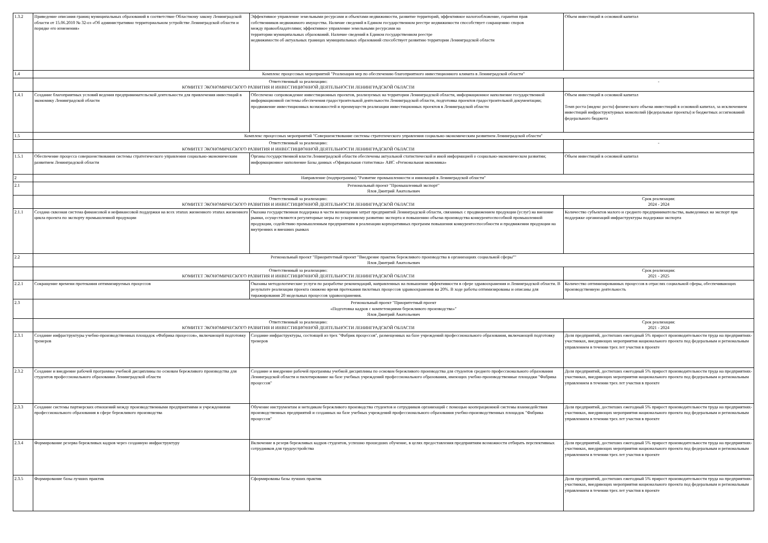| 1.3.2 | Приведение описания границ муниципальных образований в соответствие Областному закону Ленинградской области от 15.06.2010 № 32-оз «Об административно территориальном устройстве Ленинградской области и порядке его изменения» | Эффективное управление земельными ресурсами и объектами недвижимости, развитие территорий, эффективное налогообложение, гарантия прав собственников недвижимого имущества. Наличие сведений в Едином государственном реестре недвижимости способствует сокращению споров между правообладателями; эффективное управление земельными ресурсами на территории муниципальных образований. Наличие сведений в Едином государственном реестре недвижимости об актуальных границах муниципальных образований способствует развитию территории Ленинградской области | Объем инвестиций в основной капитал |
| 1.4 | Комплекс процессных мероприятий "Реализация мер по обеспечению благоприятного инвестиционного климата в Ленинградской области" | | |
| | Ответственный за реализацию: КОМИТЕТ ЭКОНОМИЧЕСКОГО РАЗВИТИЯ И ИНВЕСТИЦИОННОЙ ДЕЯТЕЛЬНОСТИ ЛЕНИНГРАДСКОЙ ОБЛАСТИ | | - |
| 1.4.1 | Создание благоприятных условий ведения предпринимательской деятельности для привлечения инвестиций в экономику Ленинградской области | Обеспечено сопровождение инвестиционных проектов, реализуемых на территории Ленинградской области, информационное наполнение государственной информационной системы обеспечения градостроительной деятельности Ленинградской области, подготовка проектов градостроительной документации; продвижение инвестиционных возможностей и преимуществ реализации инвестиционных проектов в Ленинградской области | Объем инвестиций в основной капитал Темп роста (индекс роста) физического объема инвестиций в основной капитал, за исключением инвестиций инфраструктурных монополий (федеральные проекты) и бюджетных ассигнований федерального бюджета |
| 1.5 | Комплекс процессных мероприятий "Совершенствование системы стратегического управления социально-экономическим развитием Ленинградской области" | | |
| | Ответственный за реализацию: КОМИТЕТ ЭКОНОМИЧЕСКОГО РАЗВИТИЯ И ИНВЕСТИЦИОННОЙ ДЕЯТЕЛЬНОСТИ ЛЕНИНГРАДСКОЙ ОБЛАСТИ | | - |
| 1.5.1 | Обеспечение процесса совершенствования системы стратегического управления социально-экономическим развитием Ленинградской области | Органы государственной власти Ленинградской области обеспечены актуальной статистической и иной информацией о социально-экономическом развитии; информационное наполнение Базы данных «Официальная статистика» АИС «Региональная экономика» | Объем инвестиций в основной капитал |
| 2 | Направление (подпрограмма) "Развитие промышленности и инноваций в Ленинградской области" | | |
| 2.1 | Региональный проект "Промышленный экспорт" Ялов Дмитрий Анатольевич | | |
| | Ответственный за реализацию: КОМИТЕТ ЭКОНОМИЧЕСКОГО РАЗВИТИЯ И ИНВЕСТИЦИОННОЙ ДЕЯТЕЛЬНОСТИ ЛЕНИНГРАДСКОЙ ОБЛАСТИ | | Срок реализации: 2024 - 2024 |
| 2.1.1 | Создана сквозная система финансовой и нефинансовой поддержки на всех этапах жизненного этапах жизненного цикла проекта по экспорту промышленной продукции | Оказана государственная поддержка в части возмещения затрат предприятий Ленинградской области, связанных с продвижением продукции (услуг) на внешние рынки, осуществляются регуляторные меры по ускоренному развитию экспорта и повышению объема производства конкурентоспособной промышленной продукции, содействию промышленным предприятиям в реализации корпоративных программ повышения конкурентоспособности и продвижении продукции на внутренних и внешних рынках | Количество субъектов малого и среднего предпринимательства, выведенных на экспорт при поддержке организаций инфраструктуры поддержки экспорта |
| 2.2 | Региональный проект "Приоритетный проект "Внедрение практик бережливого производства в организациях социальной сферы"" Ялов Дмитрий Анатольевич | | |
| | Ответственный за реализацию: КОМИТЕТ ЭКОНОМИЧЕСКОГО РАЗВИТИЯ И ИНВЕСТИЦИОННОЙ ДЕЯТЕЛЬНОСТИ ЛЕНИНГРАДСКОЙ ОБЛАСТИ | | Срок реализации: 2021 - 2025 |
| 2.2.1 | Сокращение времени протекания оптимизируемых процессов | Оказаны методологические услуги по разработке рекомендаций, направленных на повышение эффективности в сфере здравоохранения и Ленинградской области. В результате реализации проекта снижено время протекания пилотных процессов здравоохранения на 20%. В ходе работы оптимизированы и описаны для тиражирования 20 модельных процессов здравоохранения. | Количество оптимизированных процессов в отраслях социальной сферы, обеспечивающих производственную деятельность |
| 2.3 | Региональный проект "Приоритетный проект «Подготовка кадров с компетенциями бережливого производства»" Ялов Дмитрий Анатольевич | | |
| | Ответственный за реализацию: КОМИТЕТ ЭКОНОМИЧЕСКОГО РАЗВИТИЯ И ИНВЕСТИЦИОННОЙ ДЕЯТЕЛЬНОСТИ ЛЕНИНГРАДСКОЙ ОБЛАСТИ | | Срок реализации: 2021 - 2024 |
| 2.3.1 | Создание инфраструктуры учебно-производственных площадок «Фабрика процессов», включающей подготовку тренеров | Создание инфраструктуры, состоящей из трех "Фабрик процессов", размещенных на базе учреждений профессионального образования, включающей подготовку тренеров | Доля предприятий, достигших ежегодный 5% прирост производительности труда на предприятиях-участниках, внедряющих мероприятия национального проекта под федеральным и региональным управлением в течении трех лет участия в проекте |
| 2.3.2 | Создание и внедрение рабочей программы учебной дисциплины по основам бережливого производства для студентов профессионального образования Ленинградской области | Создание и внедрение рабочей программы учебной дисциплины по основам бережливого производства для студентов среднего профессионального образования Ленинградской области и пилотирование на базе учебных учреждений профессионального образования, имеющих учебно-производственные площадки "Фабрика процессов" | Доля предприятий, достигших ежегодный 5% прирост производительности труда на предприятиях-участниках, внедряющих мероприятия национального проекта под федеральным и региональным управлением в течении трех лет участия в проекте |
| 2.3.3 | Создание системы партнерских отношений между производственными предприятиями и учреждениями профессионального образования в сфере бережливого производства | Обучение инструментам и методикам бережливого производства студентов и сотрудников организаций с помощью кооперационной системы взаимодействия производственных предприятий и созданных на базе учебных учреждений профессионального образования учебно-производственных площадок "Фабрика процессов" | Доля предприятий, достигших ежегодный 5% прирост производительности труда на предприятиях-участниках, внедряющих мероприятия национального проекта под федеральным и региональным управлением в течении трех лет участия в проекте |
| 2.3.4 | Формирование резерва бережливых кадров через созданную инфраструктуру | Включение в резерв бережливых кадров студентов, успешно прошедших обучение, в целях предоставления предприятиям возможности отбирать перспективных сотрудников для трудоустройства | Доля предприятий, достигших ежегодный 5% прирост производительности труда на предприятиях-участниках, внедряющих мероприятия национального проекта под федеральным и региональным управлением в течении трех лет участия в проекте |
| 2.3.5 | Формирование базы лучших практик | Сформированы базы лучших практик | Доля предприятий, достигших ежегодный 5% прирост производительности труда на предприятиях-участниках, внедряющих мероприятия национального проекта под федеральным и региональным управлением в течении трех лет участия в проекте |